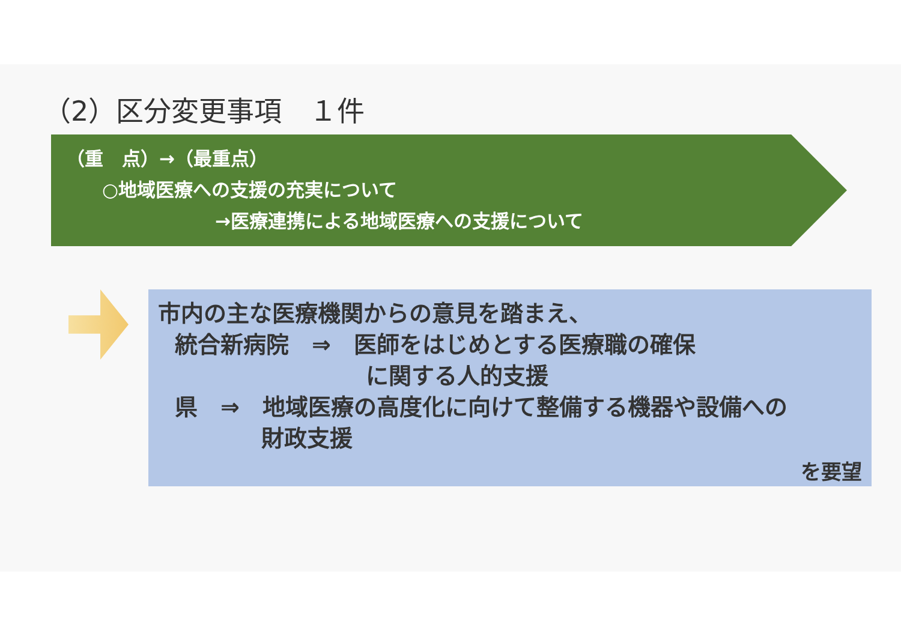（2）区分変更事項　１件
（重　点）→（最重点）
○地域医療への支援の充実について
→医療連携による地域医療への支援について
市内の主な医療機関からの意見を踏まえ、
統合新病院　⇒　医師をはじめとする医療職の確保
に関する人的支援
県　⇒　地域医療の高度化に向けて整備する機器や設備への
財政支援
を要望